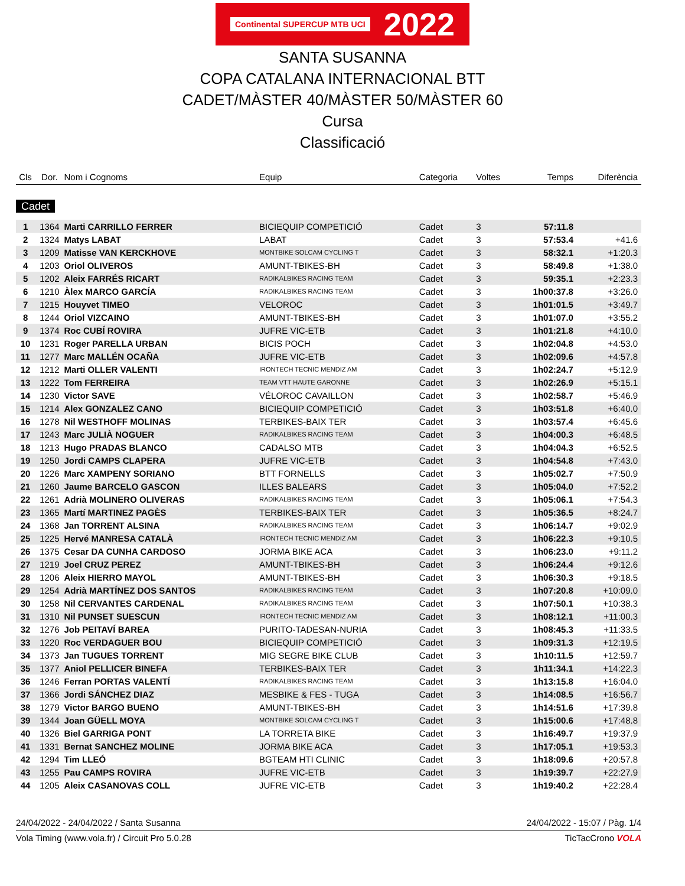Continental SUPERCUP MTB UCI 2022
SANTA SUSANNA
COPA CATALANA INTERNACIONAL BTT
CADET/MÀSTER 40/MÀSTER 50/MÀSTER 60
Cursa
Classificació
| Cls | Dor. | Nom i Cognoms | Equip | Categoria | Voltes | Temps | Diferència |
| --- | --- | --- | --- | --- | --- | --- | --- |
| Cadet | | | | | | | |
| 1 | 1364 | Marti CARRILLO FERRER | BICIEQUIP COMPETICIÓ | Cadet | 3 | 57:11.8 | |
| 2 | 1324 | Matys LABAT | LABAT | Cadet | 3 | 57:53.4 | +41.6 |
| 3 | 1209 | Matisse VAN KERCKHOVE | MONTBIKE SOLCAM CYCLING T | Cadet | 3 | 58:32.1 | +1:20.3 |
| 4 | 1203 | Oriol OLIVEROS | AMUNT-TBIKES-BH | Cadet | 3 | 58:49.8 | +1:38.0 |
| 5 | 1202 | Aleix FARRÉS RICART | RADIKALBIKES RACING TEAM | Cadet | 3 | 59:35.1 | +2:23.3 |
| 6 | 1210 | Àlex MARCO GARCÍA | RADIKALBIKES RACING TEAM | Cadet | 3 | 1h00:37.8 | +3:26.0 |
| 7 | 1215 | Houyvet TIMEO | VELOROC | Cadet | 3 | 1h01:01.5 | +3:49.7 |
| 8 | 1244 | Oriol VIZCAINO | AMUNT-TBIKES-BH | Cadet | 3 | 1h01:07.0 | +3:55.2 |
| 9 | 1374 | Roc CUBÍ ROVIRA | JUFRE VIC-ETB | Cadet | 3 | 1h01:21.8 | +4:10.0 |
| 10 | 1231 | Roger PARELLA URBAN | BICIS POCH | Cadet | 3 | 1h02:04.8 | +4:53.0 |
| 11 | 1277 | Marc MALLÉN OCAÑA | JUFRE VIC-ETB | Cadet | 3 | 1h02:09.6 | +4:57.8 |
| 12 | 1212 | Marti OLLER VALENTI | IRONTECH TECNIC MENDIZ AM | Cadet | 3 | 1h02:24.7 | +5:12.9 |
| 13 | 1222 | Tom FERREIRA | TEAM VTT HAUTE GARONNE | Cadet | 3 | 1h02:26.9 | +5:15.1 |
| 14 | 1230 | Victor SAVE | VÉLOROC CAVAILLON | Cadet | 3 | 1h02:58.7 | +5:46.9 |
| 15 | 1214 | Alex GONZALEZ CANO | BICIEQUIP COMPETICIÓ | Cadet | 3 | 1h03:51.8 | +6:40.0 |
| 16 | 1278 | Nil WESTHOFF MOLINAS | TERBIKES-BAIX TER | Cadet | 3 | 1h03:57.4 | +6:45.6 |
| 17 | 1243 | Marc JULIÀ NOGUER | RADIKALBIKES RACING TEAM | Cadet | 3 | 1h04:00.3 | +6:48.5 |
| 18 | 1213 | Hugo PRADAS BLANCO | CADALSO MTB | Cadet | 3 | 1h04:04.3 | +6:52.5 |
| 19 | 1250 | Jordi CAMPS CLAPERA | JUFRE VIC-ETB | Cadet | 3 | 1h04:54.8 | +7:43.0 |
| 20 | 1226 | Marc XAMPENY SORIANO | BTT FORNELLS | Cadet | 3 | 1h05:02.7 | +7:50.9 |
| 21 | 1260 | Jaume BARCELO GASCON | ILLES BALEARS | Cadet | 3 | 1h05:04.0 | +7:52.2 |
| 22 | 1261 | Adrià MOLINERO OLIVERAS | RADIKALBIKES RACING TEAM | Cadet | 3 | 1h05:06.1 | +7:54.3 |
| 23 | 1365 | Martí MARTINEZ PAGÈS | TERBIKES-BAIX TER | Cadet | 3 | 1h05:36.5 | +8:24.7 |
| 24 | 1368 | Jan TORRENT ALSINA | RADIKALBIKES RACING TEAM | Cadet | 3 | 1h06:14.7 | +9:02.9 |
| 25 | 1225 | Hervé MANRESA CATALÀ | IRONTECH TECNIC MENDIZ AM | Cadet | 3 | 1h06:22.3 | +9:10.5 |
| 26 | 1375 | Cesar DA CUNHA CARDOSO | JORMA BIKE ACA | Cadet | 3 | 1h06:23.0 | +9:11.2 |
| 27 | 1219 | Joel CRUZ PEREZ | AMUNT-TBIKES-BH | Cadet | 3 | 1h06:24.4 | +9:12.6 |
| 28 | 1206 | Aleix HIERRO MAYOL | AMUNT-TBIKES-BH | Cadet | 3 | 1h06:30.3 | +9:18.5 |
| 29 | 1254 | Adrià MARTÍNEZ DOS SANTOS | RADIKALBIKES RACING TEAM | Cadet | 3 | 1h07:20.8 | +10:09.0 |
| 30 | 1258 | Nil CERVANTES CARDENAL | RADIKALBIKES RACING TEAM | Cadet | 3 | 1h07:50.1 | +10:38.3 |
| 31 | 1310 | Nil PUNSET SUESCUN | IRONTECH TECNIC MENDIZ AM | Cadet | 3 | 1h08:12.1 | +11:00.3 |
| 32 | 1276 | Job PEITAVÍ BAREA | PURITO-TADESAN-NURIA | Cadet | 3 | 1h08:45.3 | +11:33.5 |
| 33 | 1220 | Roc VERDAGUER BOU | BICIEQUIP COMPETICIÓ | Cadet | 3 | 1h09:31.3 | +12:19.5 |
| 34 | 1373 | Jan TUGUES TORRENT | MIG SEGRE BIKE CLUB | Cadet | 3 | 1h10:11.5 | +12:59.7 |
| 35 | 1377 | Aniol PELLICER BINEFA | TERBIKES-BAIX TER | Cadet | 3 | 1h11:34.1 | +14:22.3 |
| 36 | 1246 | Ferran PORTAS VALENTÍ | RADIKALBIKES RACING TEAM | Cadet | 3 | 1h13:15.8 | +16:04.0 |
| 37 | 1366 | Jordi SÁNCHEZ DIAZ | MESBIKE & FES - TUGA | Cadet | 3 | 1h14:08.5 | +16:56.7 |
| 38 | 1279 | Victor BARGO BUENO | AMUNT-TBIKES-BH | Cadet | 3 | 1h14:51.6 | +17:39.8 |
| 39 | 1344 | Joan GÜELL MOYA | MONTBIKE SOLCAM CYCLING T | Cadet | 3 | 1h15:00.6 | +17:48.8 |
| 40 | 1326 | Biel GARRIGA PONT | LA TORRETA BIKE | Cadet | 3 | 1h16:49.7 | +19:37.9 |
| 41 | 1331 | Bernat SANCHEZ MOLINE | JORMA BIKE ACA | Cadet | 3 | 1h17:05.1 | +19:53.3 |
| 42 | 1294 | Tim LLEÓ | BGTEAM HTI CLINIC | Cadet | 3 | 1h18:09.6 | +20:57.8 |
| 43 | 1255 | Pau CAMPS ROVIRA | JUFRE VIC-ETB | Cadet | 3 | 1h19:39.7 | +22:27.9 |
| 44 | 1205 | Aleix CASANOVAS COLL | JUFRE VIC-ETB | Cadet | 3 | 1h19:40.2 | +22:28.4 |
24/04/2022 - 24/04/2022 / Santa Susanna 24/04/2022 - 15:07 / Pàg. 1/4
Vola Timing (www.vola.fr) / Circuit Pro 5.0.28 TicTacCrono VOLA